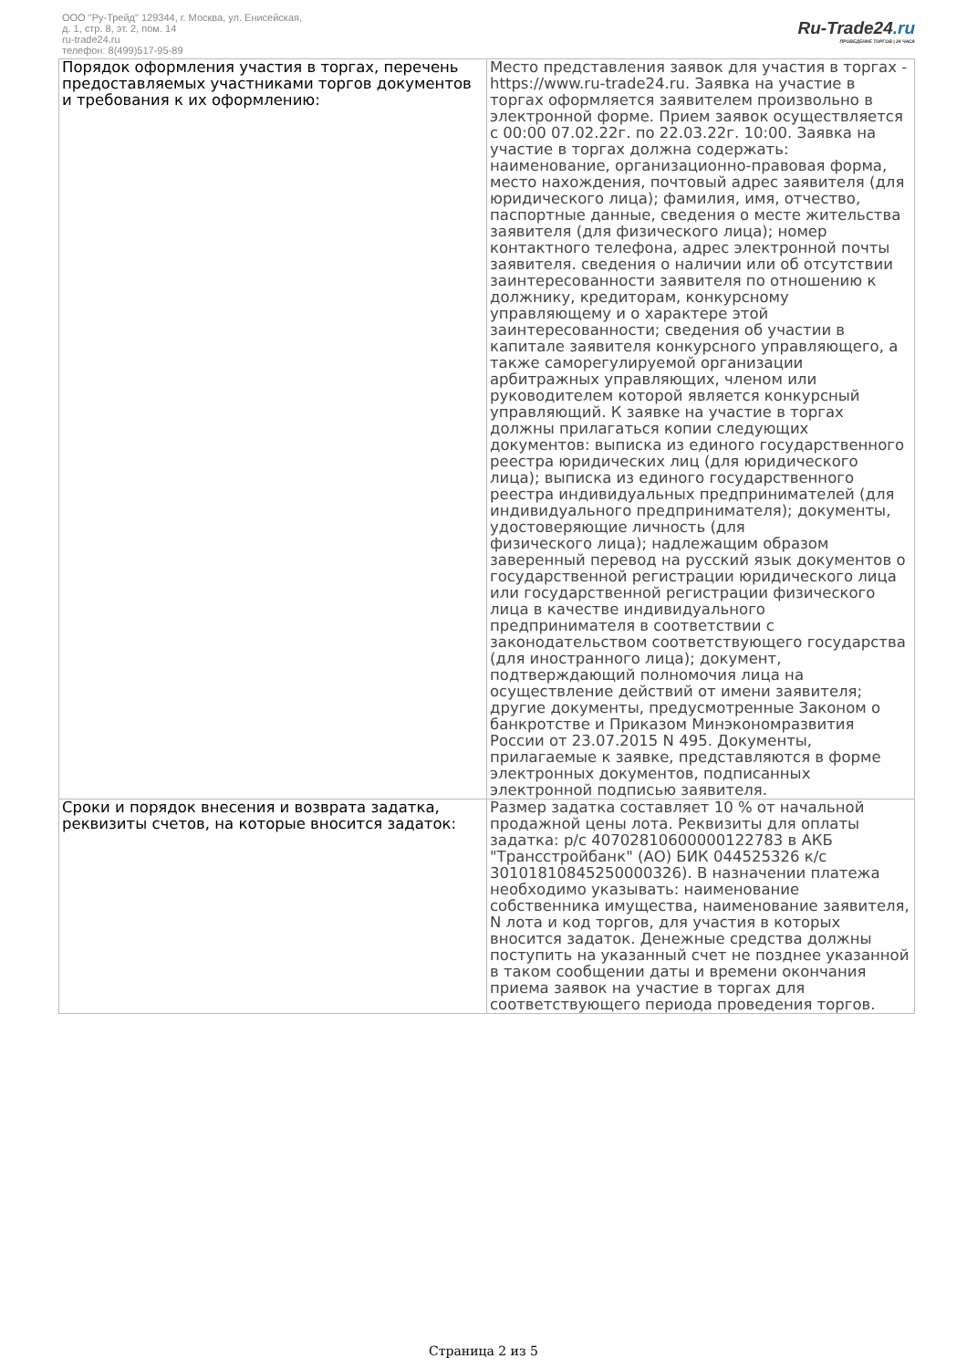ООО "Ру-Трейд" 129344, г. Москва, ул. Енисейская,
д. 1, стр. 8, эт. 2, пом. 14
ru-trade24.ru
телефон: 8(499)517-95-89
Ru-Trade24.ru
ПРОВЕДЕНИЕ ТОРГОВ | 24 ЧАСА
| Порядок оформления участия в торгах, перечень предоставляемых участниками торгов документов и требования к их оформлению: | Место представления заявок для участия в торгах - https://www.ru-trade24.ru. Заявка на участие в торгах оформляется заявителем произвольно в электронной форме. Прием заявок осуществляется с 00:00 07.02.22г. по 22.03.22г. 10:00. Заявка на участие в торгах должна содержать: наименование, организационно-правовая форма, место нахождения, почтовый адрес заявителя (для юридического лица); фамилия, имя, отчество, паспортные данные, сведения о месте жительства заявителя (для физического лица); номер контактного телефона, адрес электронной почты заявителя. сведения о наличии или об отсутствии заинтересованности заявителя по отношению к должнику, кредиторам, конкурсному управляющему и о характере этой заинтересованности; сведения об участии в капитале заявителя конкурсного управляющего, а также саморегулируемой организации арбитражных управляющих, членом или руководителем которой является конкурсный управляющий. К заявке на участие в торгах должны прилагаться копии следующих документов: выписка из единого государственного реестра юридических лиц (для юридического лица); выписка из единого государственного реестра индивидуальных предпринимателей (для индивидуального предпринимателя); документы, удостоверяющие личность (для физического лица); надлежащим образом заверенный перевод на русский язык документов о государственной регистрации юридического лица или государственной регистрации физического лица в качестве индивидуального предпринимателя в соответствии с законодательством соответствующего государства (для иностранного лица); документ, подтверждающий полномочия лица на осуществление действий от имени заявителя; другие документы, предусмотренные Законом о банкротстве и Приказом Минэкономразвития России от 23.07.2015 N 495. Документы, прилагаемые к заявке, представляются в форме электронных документов, подписанных электронной подписью заявителя. |
| Сроки и порядок внесения и возврата задатка, реквизиты счетов, на которые вносится задаток: | Размер задатка составляет 10 % от начальной продажной цены лота. Реквизиты для оплаты задатка: р/с 40702810600000122783 в АКБ "Трансстройбанк" (АО) БИК 044525326 к/с 30101810845250000326). В назначении платежа необходимо указывать: наименование собственника имущества, наименование заявителя, N лота и код торгов, для участия в которых вносится задаток. Денежные средства должны поступить на указанный счет не позднее указанной в таком сообщении даты и времени окончания приема заявок на участие в торгах для соответствующего периода проведения торгов. |
Страница 2 из 5